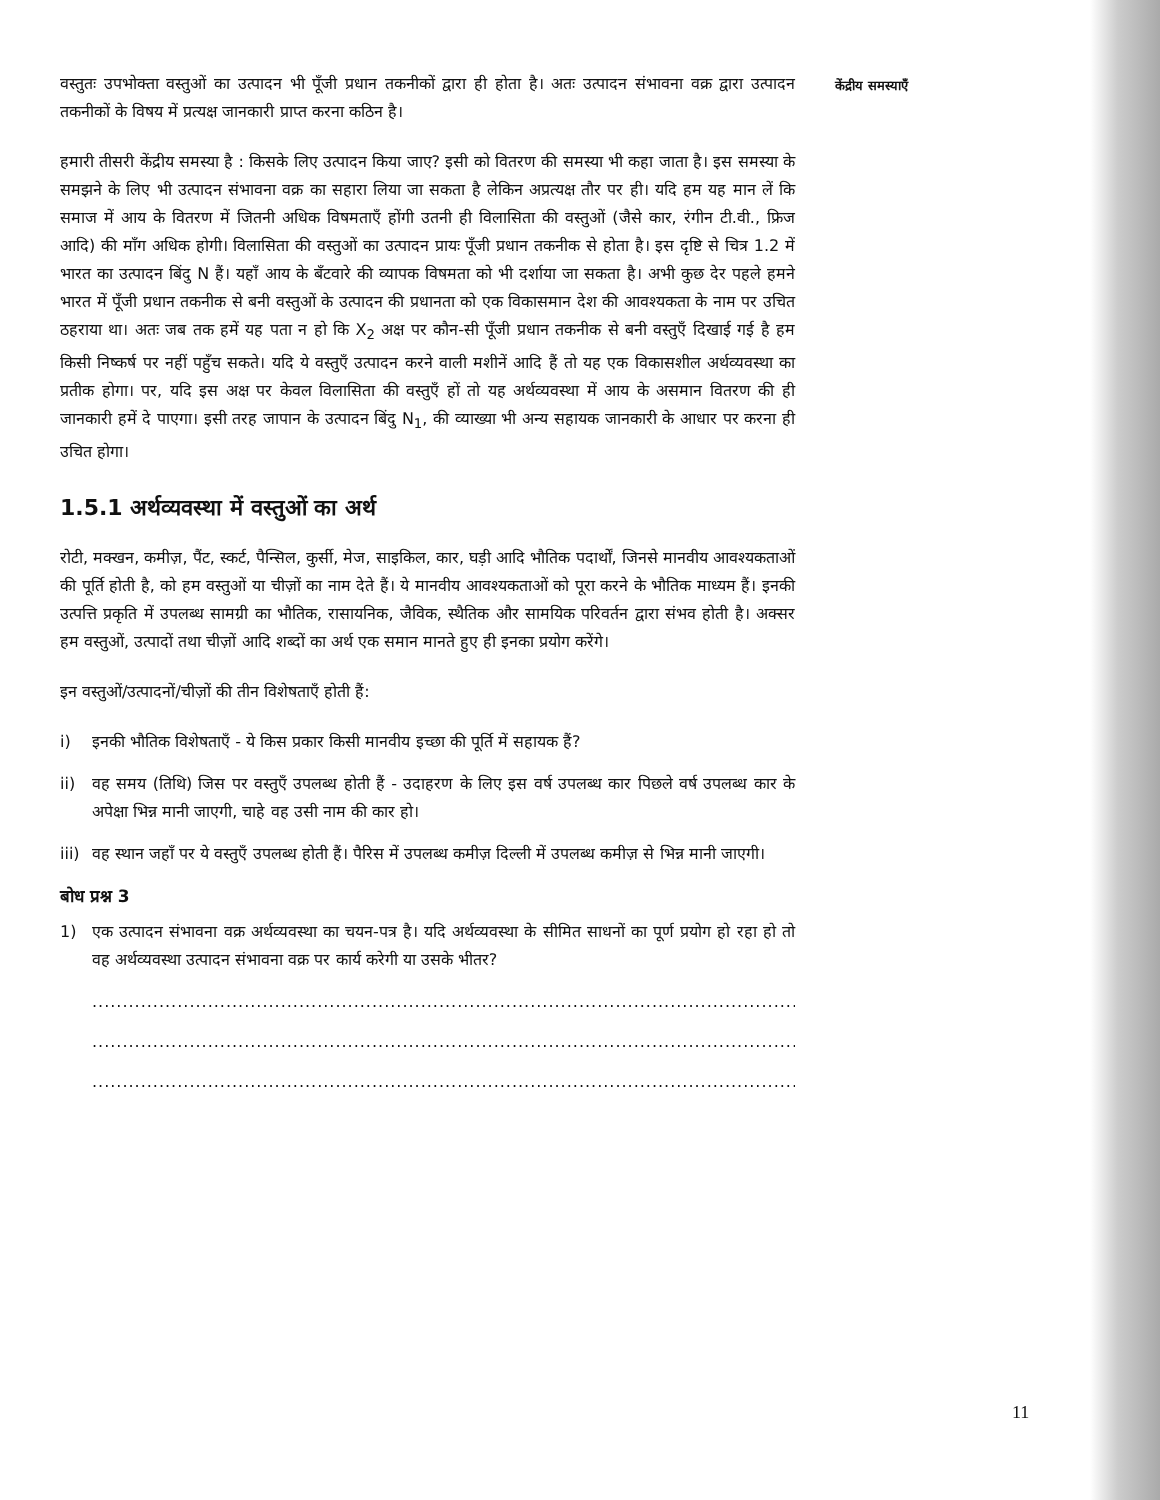वस्तुतः उपभोक्ता वस्तुओं का उत्पादन भी पूँजी प्रधान तकनीकों द्वारा ही होता है। अतः उत्पादन संभावना वक्र द्वारा उत्पादन तकनीकों के विषय में प्रत्यक्ष जानकारी प्राप्त करना कठिन है।
हमारी तीसरी केंद्रीय समस्या है : किसके लिए उत्पादन किया जाए? इसी को वितरण की समस्या भी कहा जाता है। इस समस्या के समझने के लिए भी उत्पादन संभावना वक्र का सहारा लिया जा सकता है लेकिन अप्रत्यक्ष तौर पर ही। यदि हम यह मान लें कि समाज में आय के वितरण में जितनी अधिक विषमताएँ होंगी उतनी ही विलासिता की वस्तुओं (जैसे कार, रंगीन टी.वी., फ्रिज आदि) की माँग अधिक होगी। विलासिता की वस्तुओं का उत्पादन प्रायः पूँजी प्रधान तकनीक से होता है। इस दृष्टि से चित्र 1.2 में भारत का उत्पादन बिंदु N हैं। यहाँ आय के बँटवारे की व्यापक विषमता को भी दर्शाया जा सकता है। अभी कुछ देर पहले हमने भारत में पूँजी प्रधान तकनीक से बनी वस्तुओं के उत्पादन की प्रधानता को एक विकासमान देश की आवश्यकता के नाम पर उचित ठहराया था। अतः जब तक हमें यह पता न हो कि X<sub>2</sub> अक्ष पर कौन-सी पूँजी प्रधान तकनीक से बनी वस्तुएँ दिखाई गई है हम किसी निष्कर्ष पर नहीं पहुँच सकते। यदि ये वस्तुएँ उत्पादन करने वाली मशीनें आदि हैं तो यह एक विकासशील अर्थव्यवस्था का प्रतीक होगा। पर, यदि इस अक्ष पर केवल विलासिता की वस्तुएँ हों तो यह अर्थव्यवस्था में आय के असमान वितरण की ही जानकारी हमें दे पाएगा। इसी तरह जापान के उत्पादन बिंदु N<sub>1</sub>, की व्याख्या भी अन्य सहायक जानकारी के आधार पर करना ही उचित होगा।
1.5.1 अर्थव्यवस्था में वस्तुओं का अर्थ
रोटी, मक्खन, कमीज़, पैंट, स्कर्ट, पैन्सिल, कुर्सी, मेज, साइकिल, कार, घड़ी आदि भौतिक पदार्थों, जिनसे मानवीय आवश्यकताओं की पूर्ति होती है, को हम वस्तुओं या चीज़ों का नाम देते हैं। ये मानवीय आवश्यकताओं को पूरा करने के भौतिक माध्यम हैं। इनकी उत्पत्ति प्रकृति में उपलब्ध सामग्री का भौतिक, रासायनिक, जैविक, स्थैतिक और सामयिक परिवर्तन द्वारा संभव होती है। अक्सर हम वस्तुओं, उत्पादों तथा चीज़ों आदि शब्दों का अर्थ एक समान मानते हुए ही इनका प्रयोग करेंगे।
इन वस्तुओं/उत्पादनों/चीज़ों की तीन विशेषताएँ होती हैं:
i) इनकी भौतिक विशेषताएँ - ये किस प्रकार किसी मानवीय इच्छा की पूर्ति में सहायक हैं?
ii) वह समय (तिथि) जिस पर वस्तुएँ उपलब्ध होती हैं - उदाहरण के लिए इस वर्ष उपलब्ध कार पिछले वर्ष उपलब्ध कार के अपेक्षा भिन्न मानी जाएगी, चाहे वह उसी नाम की कार हो।
iii) वह स्थान जहाँ पर ये वस्तुएँ उपलब्ध होती हैं। पैरिस में उपलब्ध कमीज़ दिल्ली में उपलब्ध कमीज़ से भिन्न मानी जाएगी।
बोध प्रश्न 3
1) एक उत्पादन संभावना वक्र अर्थव्यवस्था का चयन-पत्र है। यदि अर्थव्यवस्था के सीमित साधनों का पूर्ण प्रयोग हो रहा हो तो वह अर्थव्यवस्था उत्पादन संभावना वक्र पर कार्य करेगी या उसके भीतर?
..........................................................................................................................
..........................................................................................................................
..........................................................................................................................
केंद्रीय समस्याएँ
11